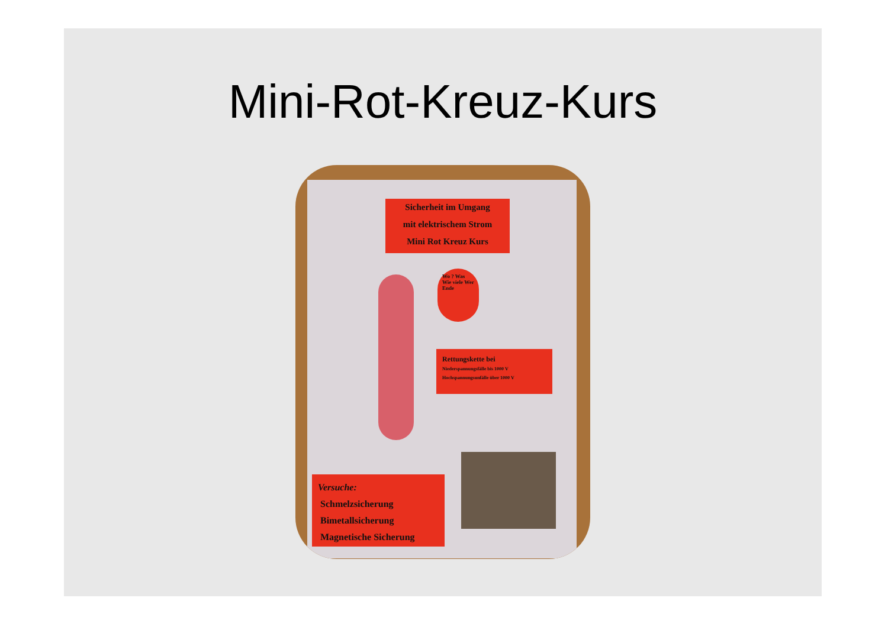Mini-Rot-Kreuz-Kurs
Sicherheit im Umgang
mit elektrischem Strom
Mini Rot Kreuz Kurs
Wo ? Was Wie viele Wer Ende
Rettungskette bei
Niederspannungsfälle bis 1000 V
Hochspannungsunfälle über 1000 V
Versuche:
Schmelzsicherung
Bimetallsicherung
Magnetische Sicherung